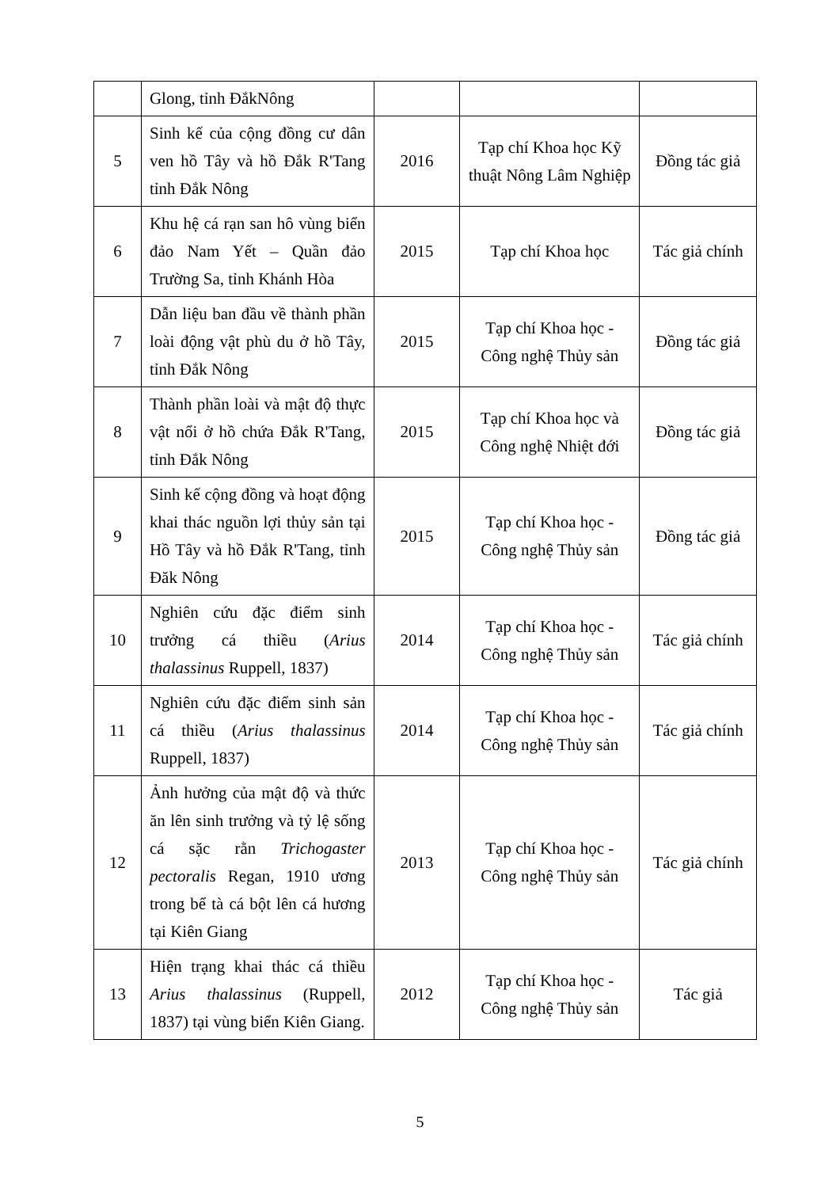| | Glong, tỉnh ĐắkNông | | | |
| 5 | Sinh kế của cộng đồng cư dân ven hồ Tây và hồ Đắk R'Tang tỉnh Đắk Nông | 2016 | Tạp chí Khoa học Kỹ thuật Nông Lâm Nghiệp | Đồng tác giả |
| 6 | Khu hệ cá rạn san hô vùng biển đảo Nam Yết – Quần đảo Trường Sa, tỉnh Khánh Hòa | 2015 | Tạp chí Khoa học | Tác giả chính |
| 7 | Dẫn liệu ban đầu về thành phần loài động vật phù du ở hồ Tây, tỉnh Đắk Nông | 2015 | Tạp chí Khoa học - Công nghệ Thủy sản | Đồng tác giả |
| 8 | Thành phần loài và mật độ thực vật nổi ở hồ chứa Đắk R'Tang, tỉnh Đắk Nông | 2015 | Tạp chí Khoa học và Công nghệ Nhiệt đới | Đồng tác giả |
| 9 | Sinh kế cộng đồng và hoạt động khai thác nguồn lợi thủy sản tại Hồ Tây và hồ Đắk R'Tang, tỉnh Đăk Nông | 2015 | Tạp chí Khoa học - Công nghệ Thủy sản | Đồng tác giả |
| 10 | Nghiên cứu đặc điểm sinh trưởng cá thiều ( Arius thalassinus Ruppell, 1837) | 2014 | Tạp chí Khoa học - Công nghệ Thủy sản | Tác giả chính |
| 11 | Nghiên cứu đặc điểm sinh sản cá thiều ( Arius thalassinus Ruppell, 1837) | 2014 | Tạp chí Khoa học - Công nghệ Thủy sản | Tác giả chính |
| 12 | Ảnh hưởng của mật độ và thức ăn lên sinh trưởng và tỷ lệ sống cá sặc rằn Trichogaster pectoralis Regan, 1910 ương trong bể tà cá bột lên cá hương tại Kiên Giang | 2013 | Tạp chí Khoa học - Công nghệ Thủy sản | Tác giả chính |
| 13 | Hiện trạng khai thác cá thiều Arius thalassinus (Ruppell, 1837) tại vùng biển Kiên Giang. | 2012 | Tạp chí Khoa học - Công nghệ Thủy sản | Tác giả |
5